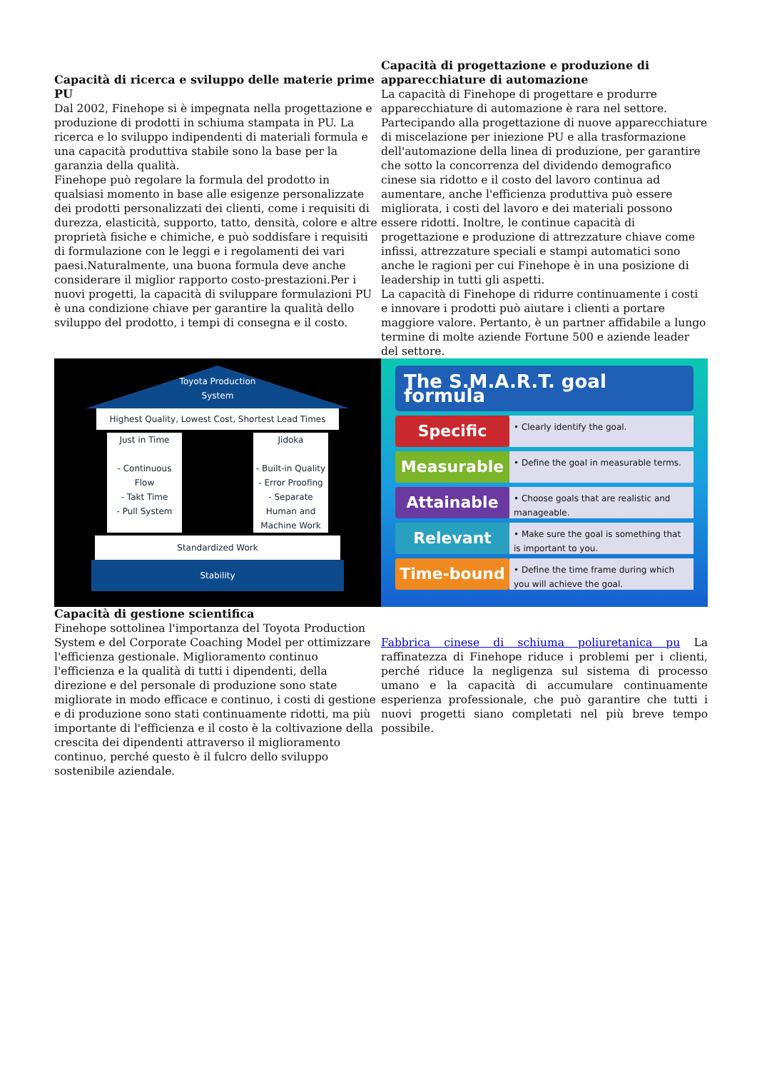Capacità di ricerca e sviluppo delle materie prime PU
Dal 2002, Finehope si è impegnata nella progettazione e produzione di prodotti in schiuma stampata in PU. La ricerca e lo sviluppo indipendenti di materiali formula e una capacità produttiva stabile sono la base per la garanzia della qualità.
Finehope può regolare la formula del prodotto in qualsiasi momento in base alle esigenze personalizzate dei prodotti personalizzati dei clienti, come i requisiti di durezza, elasticità, supporto, tatto, densità, colore e altre proprietà fisiche e chimiche, e può soddisfare i requisiti di formulazione con le leggi e i regolamenti dei vari paesi.Naturalmente, una buona formula deve anche considerare il miglior rapporto costo-prestazioni.Per i nuovi progetti, la capacità di sviluppare formulazioni PU è una condizione chiave per garantire la qualità dello sviluppo del prodotto, i tempi di consegna e il costo.
Capacità di progettazione e produzione di apparecchiature di automazione
La capacità di Finehope di progettare e produrre apparecchiature di automazione è rara nel settore. Partecipando alla progettazione di nuove apparecchiature di miscelazione per iniezione PU e alla trasformazione dell'automazione della linea di produzione, per garantire che sotto la concorrenza del dividendo demografico cinese sia ridotto e il costo del lavoro continua ad aumentare, anche l'efficienza produttiva può essere migliorata, i costi del lavoro e dei materiali possono essere ridotti. Inoltre, le continue capacità di progettazione e produzione di attrezzature chiave come infissi, attrezzature speciali e stampi automatici sono anche le ragioni per cui Finehope è in una posizione di leadership in tutti gli aspetti.
La capacità di Finehope di ridurre continuamente i costi e innovare i prodotti può aiutare i clienti a portare maggiore valore. Pertanto, è un partner affidabile a lungo termine di molte aziende Fortune 500 e aziende leader del settore.
Toyota Production
System
Highest Quality, Lowest Cost, Shortest Lead Times
Just in Time
- Continuous Flow
- Takt Time
- Pull System
Jidoka
- Built-in Quality
- Error Proofing
- Separate Human and Machine Work
Standardized Work
Stability
The S.M.A.R.T. goal formula
Specific • Clearly identify the goal.
Measurable • Define the goal in measurable terms.
Attainable • Choose goals that are realistic and manageable.
Relevant • Make sure the goal is something that is important to you.
Time-bound • Define the time frame during which you will achieve the goal.
Capacità di gestione scientifica
Finehope sottolinea l'importanza del Toyota Production System e del Corporate Coaching Model per ottimizzare l'efficienza gestionale. Miglioramento continuo l'efficienza e la qualità di tutti i dipendenti, della direzione e del personale di produzione sono state migliorate in modo efficace e continuo, i costi di gestione e di produzione sono stati continuamente ridotti, ma più importante di l'efficienza e il costo è la coltivazione della crescita dei dipendenti attraverso il miglioramento continuo, perché questo è il fulcro dello sviluppo sostenibile aziendale.
Fabbrica cinese di schiuma poliuretanica pu La raffinatezza di Finehope riduce i problemi per i clienti, perché riduce la negligenza sul sistema di processo umano e la capacità di accumulare continuamente esperienza professionale, che può garantire che tutti i nuovi progetti siano completati nel più breve tempo possibile.